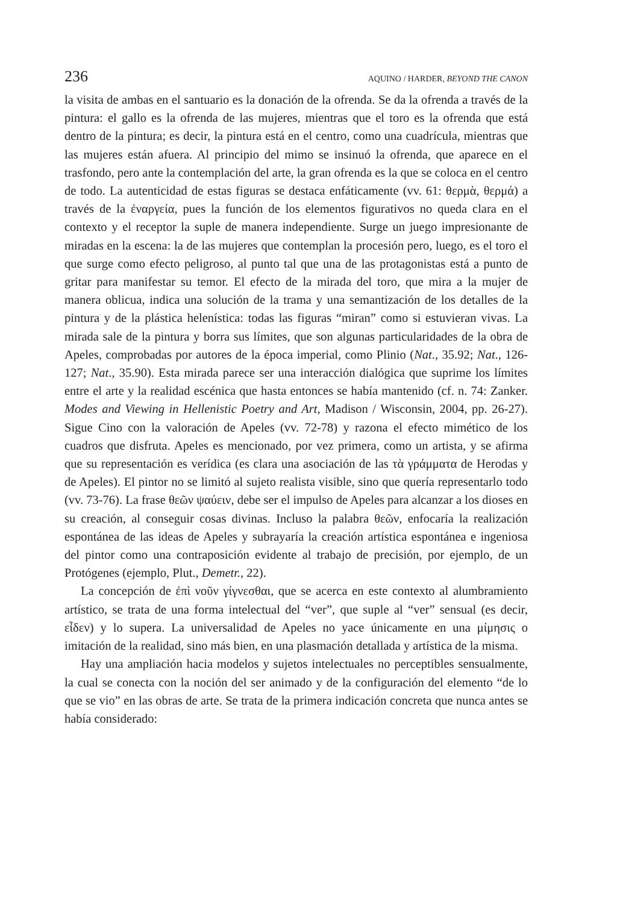236 AQUINO / HARDER, BEYOND THE CANON
la visita de ambas en el santuario es la donación de la ofrenda. Se da la ofrenda a través de la pintura: el gallo es la ofrenda de las mujeres, mientras que el toro es la ofrenda que está dentro de la pintura; es decir, la pintura está en el centro, como una cuadrícula, mientras que las mujeres están afuera. Al principio del mimo se insinuó la ofrenda, que aparece en el trasfondo, pero ante la contemplación del arte, la gran ofrenda es la que se coloca en el centro de todo. La autenticidad de estas figuras se destaca enfáticamente (vv. 61: θερμὰ, θερμά) a través de la ἐναργεία, pues la función de los elementos figurativos no queda clara en el contexto y el receptor la suple de manera independiente. Surge un juego impresionante de miradas en la escena: la de las mujeres que contemplan la procesión pero, luego, es el toro el que surge como efecto peligroso, al punto tal que una de las protagonistas está a punto de gritar para manifestar su temor. El efecto de la mirada del toro, que mira a la mujer de manera oblicua, indica una solución de la trama y una semantización de los detalles de la pintura y de la plástica helenística: todas las figuras “miran” como si estuvieran vivas. La mirada sale de la pintura y borra sus límites, que son algunas particularidades de la obra de Apeles, comprobadas por autores de la época imperial, como Plinio (Nat., 35.92; Nat., 126-127; Nat., 35.90). Esta mirada parece ser una interacción dialógica que suprime los límites entre el arte y la realidad escénica que hasta entonces se había mantenido (cf. n. 74: Zanker. Modes and Viewing in Hellenistic Poetry and Art, Madison / Wisconsin, 2004, pp. 26-27). Sigue Cino con la valoración de Apeles (vv. 72-78) y razona el efecto mimético de los cuadros que disfruta. Apeles es mencionado, por vez primera, como un artista, y se afirma que su representación es verídica (es clara una asociación de las τὰ γράμματα de Herodas y de Apeles). El pintor no se limitó al sujeto realista visible, sino que quería representarlo todo (vv. 73-76). La frase θεῶν ψαύειν, debe ser el impulso de Apeles para alcanzar a los dioses en su creación, al conseguir cosas divinas. Incluso la palabra θεῶν, enfocaría la realización espontánea de las ideas de Apeles y subrayaría la creación artística espontánea e ingeniosa del pintor como una contraposición evidente al trabajo de precisión, por ejemplo, de un Protógenes (ejemplo, Plut., Demetr., 22).
La concepción de ἐπὶ νοῦν γίγνεσθαι, que se acerca en este contexto al alumbramiento artístico, se trata de una forma intelectual del “ver”, que suple al “ver” sensual (es decir, εἶδεν) y lo supera. La universalidad de Apeles no yace únicamente en una μίμησις o imitación de la realidad, sino más bien, en una plasmación detallada y artística de la misma.
Hay una ampliación hacia modelos y sujetos intelectuales no perceptibles sensualmente, la cual se conecta con la noción del ser animado y de la configuración del elemento “de lo que se vio” en las obras de arte. Se trata de la primera indicación concreta que nunca antes se había considerado: